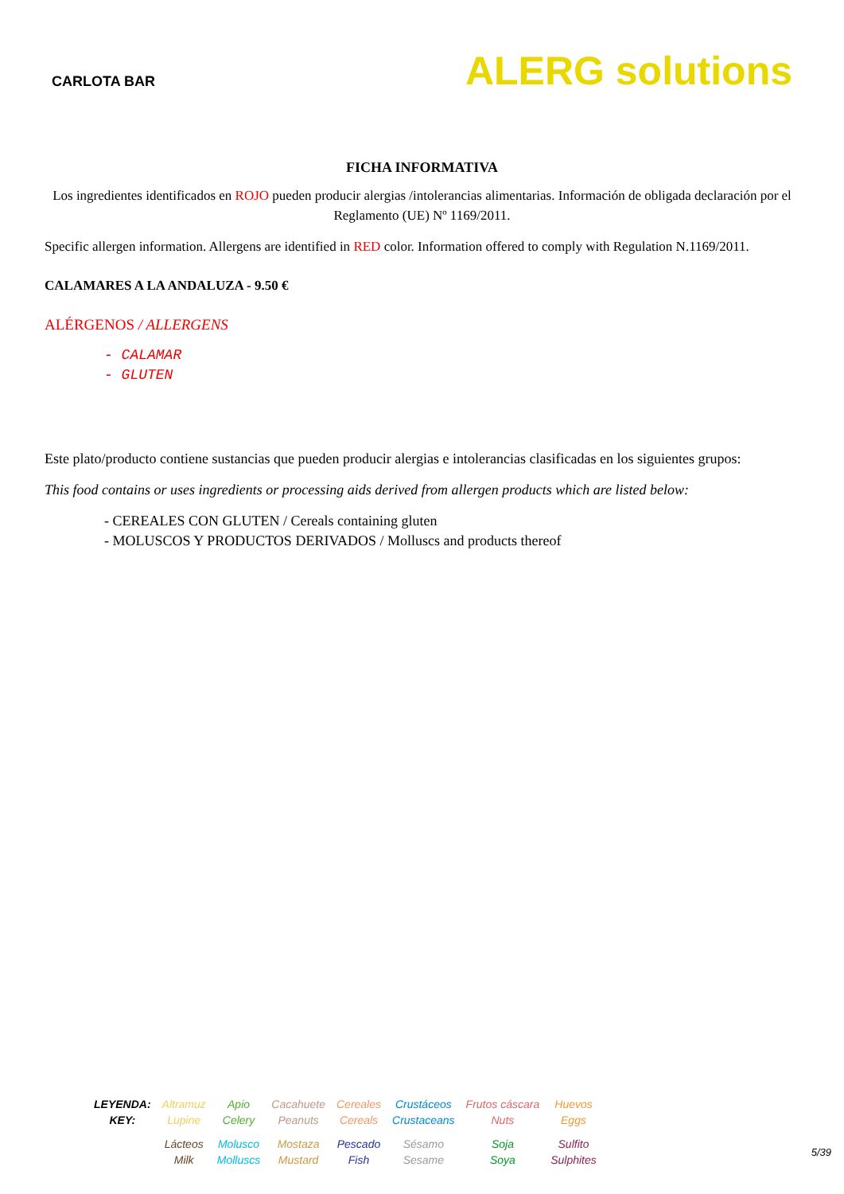CARLOTA BAR
ALERG solutions
FICHA INFORMATIVA
Los ingredientes identificados en ROJO pueden producir alergias /intolerancias alimentarias. Información de obligada declaración por el Reglamento (UE) Nº 1169/2011.
Specific allergen information. Allergens are identified in RED color. Information offered to comply with Regulation N.1169/2011.
CALAMARES A LA ANDALUZA - 9.50 €
ALÉRGENOS / ALLERGENS
- CALAMAR
- GLUTEN
Este plato/producto contiene sustancias que pueden producir alergias e intolerancias clasificadas en los siguientes grupos:
This food contains or uses ingredients or processing aids derived from allergen products which are listed below:
- CEREALES CON GLUTEN / Cereals containing gluten
- MOLUSCOS Y PRODUCTOS DERIVADOS / Molluscs and products thereof
| LEYENDA: KEY: | Altramuz Lupine | Apio Celery | Cacahuete Peanuts | Cereales Cereals | Crustáceos Crustaceans | Frutos cáscara Nuts | Huevos Eggs |
| | Lácteos Milk | Molusco Molluscs | Mostaza Mustard | Pescado Fish | Sésamo Sesame | Soja Soya | Sulfito Sulphites |
5/39